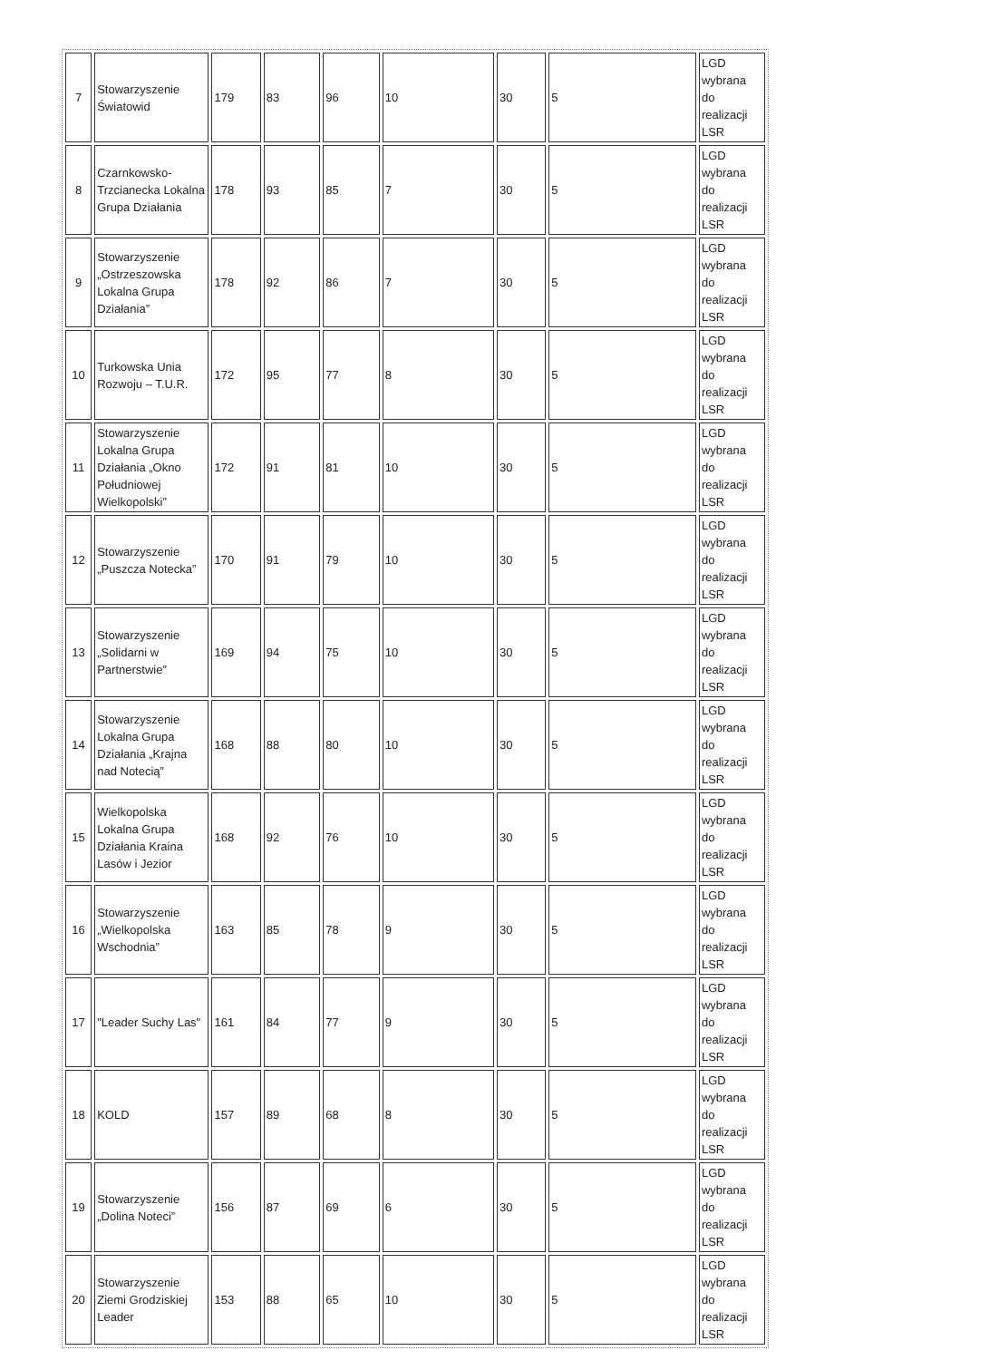| 7 | Stowarzyszenie Światowid | 179 | 83 | 96 | 10 | 30 | 5 | LGD wybrana do realizacji LSR |
| 8 | Czarnkowsko-Trzcianecka Lokalna Grupa Działania | 178 | 93 | 85 | 7 | 30 | 5 | LGD wybrana do realizacji LSR |
| 9 | Stowarzyszenie „Ostrzeszowska Lokalna Grupa Działania” | 178 | 92 | 86 | 7 | 30 | 5 | LGD wybrana do realizacji LSR |
| 10 | Turkowska Unia Rozwoju – T.U.R. | 172 | 95 | 77 | 8 | 30 | 5 | LGD wybrana do realizacji LSR |
| 11 | Stowarzyszenie Lokalna Grupa Działania „Okno Południowej Wielkopolski” | 172 | 91 | 81 | 10 | 30 | 5 | LGD wybrana do realizacji LSR |
| 12 | Stowarzyszenie „Puszcza Notecka” | 170 | 91 | 79 | 10 | 30 | 5 | LGD wybrana do realizacji LSR |
| 13 | Stowarzyszenie „Solidarni w Partnerstwie” | 169 | 94 | 75 | 10 | 30 | 5 | LGD wybrana do realizacji LSR |
| 14 | Stowarzyszenie Lokalna Grupa Działania „Krajna nad Notecią” | 168 | 88 | 80 | 10 | 30 | 5 | LGD wybrana do realizacji LSR |
| 15 | Wielkopolska Lokalna Grupa Działania Kraina Lasów i Jezior | 168 | 92 | 76 | 10 | 30 | 5 | LGD wybrana do realizacji LSR |
| 16 | Stowarzyszenie „Wielkopolska Wschodnia” | 163 | 85 | 78 | 9 | 30 | 5 | LGD wybrana do realizacji LSR |
| 17 | "Leader Suchy Las" | 161 | 84 | 77 | 9 | 30 | 5 | LGD wybrana do realizacji LSR |
| 18 | KOLD | 157 | 89 | 68 | 8 | 30 | 5 | LGD wybrana do realizacji LSR |
| 19 | Stowarzyszenie „Dolina Noteci” | 156 | 87 | 69 | 6 | 30 | 5 | LGD wybrana do realizacji LSR |
| 20 | Stowarzyszenie Ziemi Grodziskiej Leader | 153 | 88 | 65 | 10 | 30 | 5 | LGD wybrana do realizacji LSR |